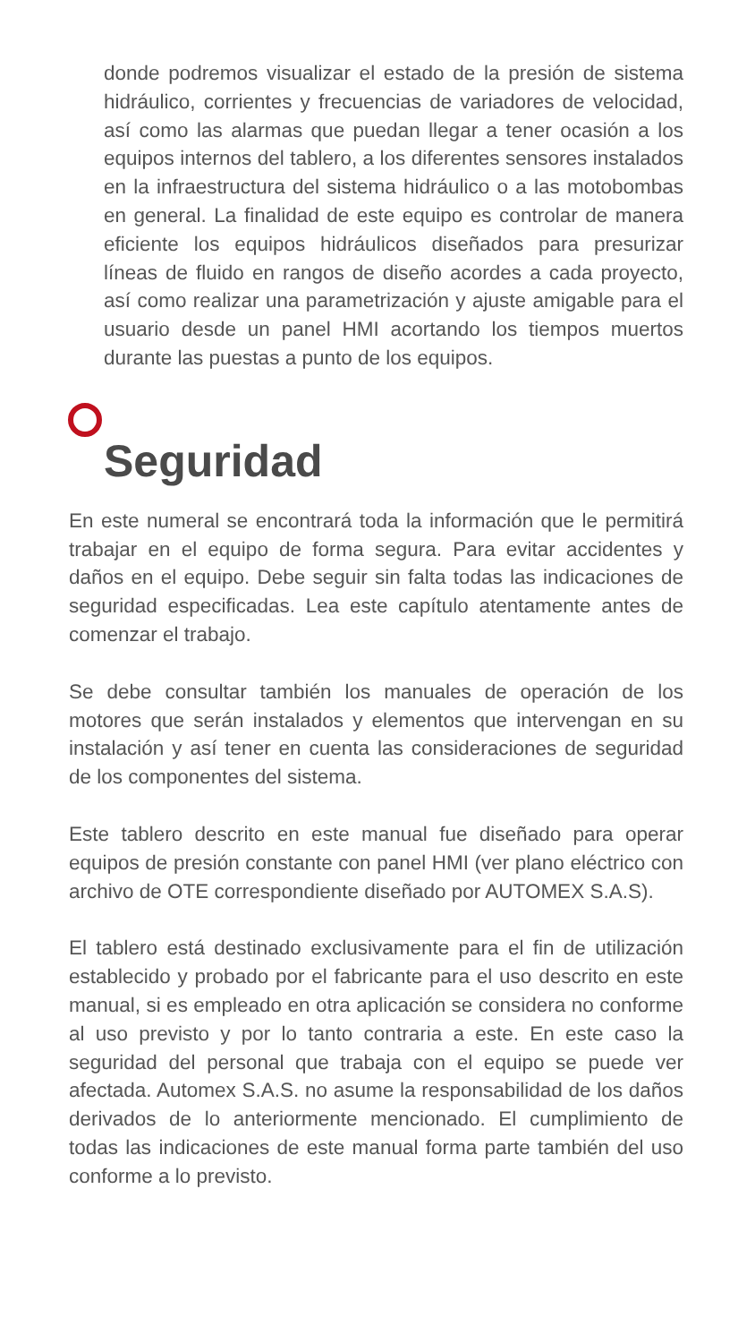donde podremos visualizar el estado de la presión de sistema hidráulico, corrientes y frecuencias de variadores de velocidad, así como las alarmas que puedan llegar a tener ocasión a los equipos internos del tablero, a los diferentes sensores instalados en la infraestructura del sistema hidráulico o a las motobombas en general. La finalidad de este equipo es controlar de manera eficiente los equipos hidráulicos diseñados para presurizar líneas de fluido en rangos de diseño acordes a cada proyecto, así como realizar una parametrización y ajuste amigable para el usuario desde un panel HMI acortando los tiempos muertos durante las puestas a punto de los equipos.
Seguridad
En este numeral se encontrará toda la información que le permitirá trabajar en el equipo de forma segura. Para evitar accidentes y daños en el equipo. Debe seguir sin falta todas las indicaciones de seguridad especificadas. Lea este capítulo atentamente antes de comenzar el trabajo.
Se debe consultar también los manuales de operación de los motores que serán instalados y elementos que intervengan en su instalación y así tener en cuenta las consideraciones de seguridad de los componentes del sistema.
Este tablero descrito en este manual fue diseñado para operar equipos de presión constante con panel HMI (ver plano eléctrico con archivo de OTE correspondiente diseñado por AUTOMEX S.A.S).
El tablero está destinado exclusivamente para el fin de utilización establecido y probado por el fabricante para el uso descrito en este manual, si es empleado en otra aplicación se considera no conforme al uso previsto y por lo tanto contraria a este. En este caso la seguridad del personal que trabaja con el equipo se puede ver afectada. Automex S.A.S. no asume la responsabilidad de los daños derivados de lo anteriormente mencionado. El cumplimiento de todas las indicaciones de este manual forma parte también del uso conforme a lo previsto.